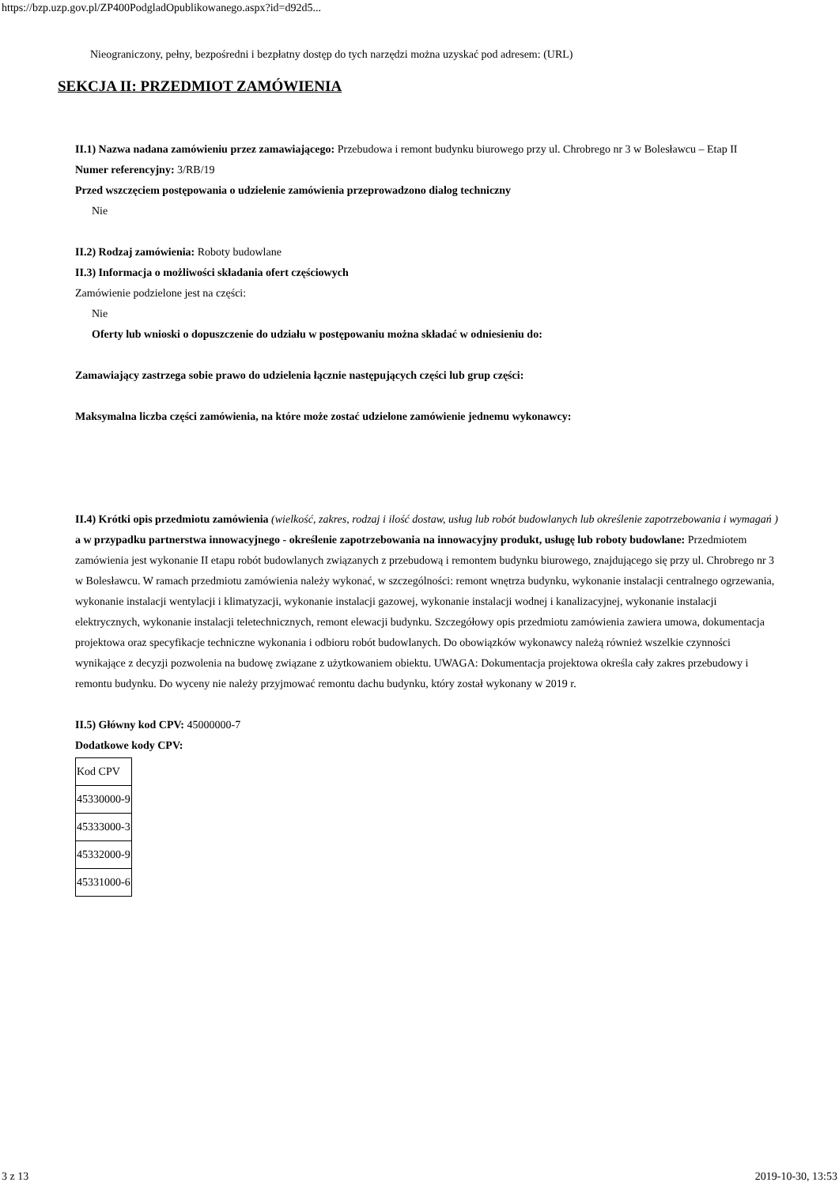https://bzp.uzp.gov.pl/ZP400PodgladOpublikowanego.aspx?id=d92d5...
Nieograniczony, pełny, bezpośredni i bezpłatny dostęp do tych narzędzi można uzyskać pod adresem: (URL)
SEKCJA II: PRZEDMIOT ZAMÓWIENIA
II.1) Nazwa nadana zamówieniu przez zamawiającego: Przebudowa i remont budynku biurowego przy ul. Chrobrego nr 3 w Bolesławcu – Etap II
Numer referencyjny: 3/RB/19
Przed wszczęciem postępowania o udzielenie zamówienia przeprowadzono dialog techniczny
Nie
II.2) Rodzaj zamówienia: Roboty budowlane
II.3) Informacja o możliwości składania ofert częściowych
Zamówienie podzielone jest na części:
Nie
Oferty lub wnioski o dopuszczenie do udziału w postępowaniu można składać w odniesieniu do:
Zamawiający zastrzega sobie prawo do udzielenia łącznie następujących części lub grup części:
Maksymalna liczba części zamówienia, na które może zostać udzielone zamówienie jednemu wykonawcy:
II.4) Krótki opis przedmiotu zamówienia (wielkość, zakres, rodzaj i ilość dostaw, usług lub robót budowlanych lub określenie zapotrzebowania i wymagań ) a w przypadku partnerstwa innowacyjnego - określenie zapotrzebowania na innowacyjny produkt, usługę lub roboty budowlane: Przedmiotem zamówienia jest wykonanie II etapu robót budowlanych związanych z przebudową i remontem budynku biurowego, znajdującego się przy ul. Chrobrego nr 3 w Bolesławcu. W ramach przedmiotu zamówienia należy wykonać, w szczególności: remont wnętrza budynku, wykonanie instalacji centralnego ogrzewania, wykonanie instalacji wentylacji i klimatyzacji, wykonanie instalacji gazowej, wykonanie instalacji wodnej i kanalizacyjnej, wykonanie instalacji elektrycznych, wykonanie instalacji teletechnicznych, remont elewacji budynku. Szczegółowy opis przedmiotu zamówienia zawiera umowa, dokumentacja projektowa oraz specyfikacje techniczne wykonania i odbioru robót budowlanych. Do obowiązków wykonawcy należą również wszelkie czynności wynikające z decyzji pozwolenia na budowę związane z użytkowaniem obiektu. UWAGA: Dokumentacja projektowa określa cały zakres przebudowy i remontu budynku. Do wyceny nie należy przyjmować remontu dachu budynku, który został wykonany w 2019 r.
II.5) Główny kod CPV: 45000000-7
Dodatkowe kody CPV:
| Kod CPV |
| 45330000-9 |
| 45333000-3 |
| 45332000-9 |
| 45331000-6 |
3 z 13 2019-10-30, 13:53